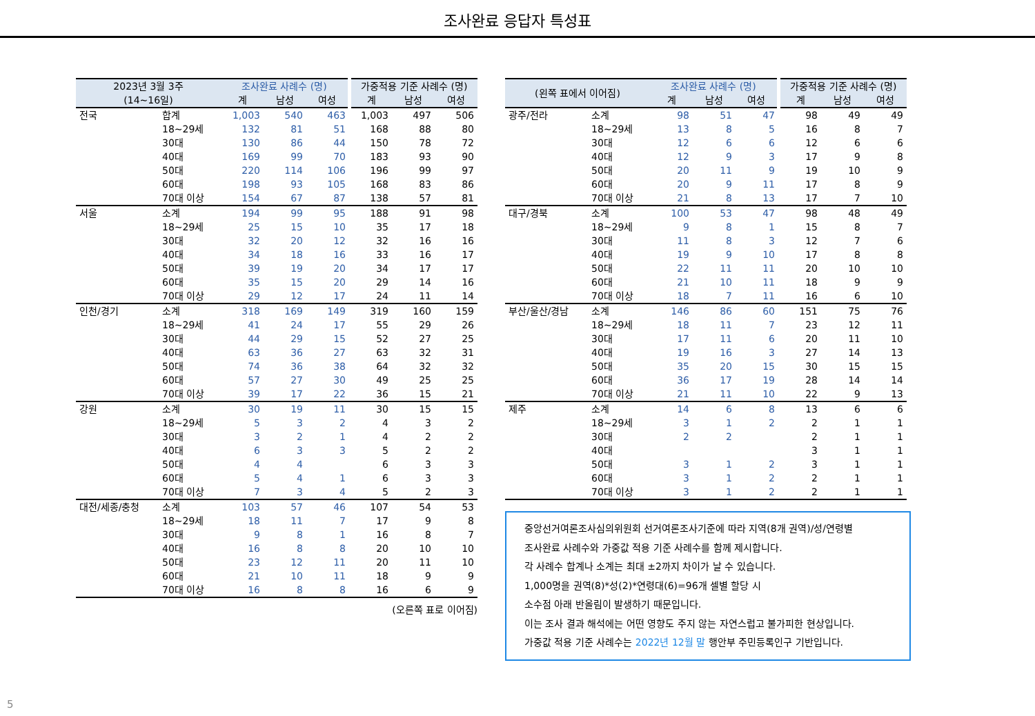조사완료 응답자 특성표
| 2023년 3월 3주 (14~16일) | | 조사완료 사례수 (명) | | | 가중적용 기준 사례수 (명) | | |
| --- | --- | --- | --- | --- | --- | --- | --- |
| | | 계 | 남성 | 여성 | 계 | 남성 | 여성 |
| 전국 | 합계 | 1,003 | 540 | 463 | 1,003 | 497 | 506 |
| | 18~29세 | 132 | 81 | 51 | 168 | 88 | 80 |
| | 30대 | 130 | 86 | 44 | 150 | 78 | 72 |
| | 40대 | 169 | 99 | 70 | 183 | 93 | 90 |
| | 50대 | 220 | 114 | 106 | 196 | 99 | 97 |
| | 60대 | 198 | 93 | 105 | 168 | 83 | 86 |
| | 70대 이상 | 154 | 67 | 87 | 138 | 57 | 81 |
| 서울 | 소계 | 194 | 99 | 95 | 188 | 91 | 98 |
| | 18~29세 | 25 | 15 | 10 | 35 | 17 | 18 |
| | 30대 | 32 | 20 | 12 | 32 | 16 | 16 |
| | 40대 | 34 | 18 | 16 | 33 | 16 | 17 |
| | 50대 | 39 | 19 | 20 | 34 | 17 | 17 |
| | 60대 | 35 | 15 | 20 | 29 | 14 | 16 |
| | 70대 이상 | 29 | 12 | 17 | 24 | 11 | 14 |
| 인천/경기 | 소계 | 318 | 169 | 149 | 319 | 160 | 159 |
| | 18~29세 | 41 | 24 | 17 | 55 | 29 | 26 |
| | 30대 | 44 | 29 | 15 | 52 | 27 | 25 |
| | 40대 | 63 | 36 | 27 | 63 | 32 | 31 |
| | 50대 | 74 | 36 | 38 | 64 | 32 | 32 |
| | 60대 | 57 | 27 | 30 | 49 | 25 | 25 |
| | 70대 이상 | 39 | 17 | 22 | 36 | 15 | 21 |
| 강원 | 소계 | 30 | 19 | 11 | 30 | 15 | 15 |
| | 18~29세 | 5 | 3 | 2 | 4 | 3 | 2 |
| | 30대 | 3 | 2 | 1 | 4 | 2 | 2 |
| | 40대 | 6 | 3 | 3 | 5 | 2 | 2 |
| | 50대 | 4 | 4 | | 6 | 3 | 3 |
| | 60대 | 5 | 4 | 1 | 6 | 3 | 3 |
| | 70대 이상 | 7 | 3 | 4 | 5 | 2 | 3 |
| 대전/세종/충청 | 소계 | 103 | 57 | 46 | 107 | 54 | 53 |
| | 18~29세 | 18 | 11 | 7 | 17 | 9 | 8 |
| | 30대 | 9 | 8 | 1 | 16 | 8 | 7 |
| | 40대 | 16 | 8 | 8 | 20 | 10 | 10 |
| | 50대 | 23 | 12 | 11 | 20 | 11 | 10 |
| | 60대 | 21 | 10 | 11 | 18 | 9 | 9 |
| | 70대 이상 | 16 | 8 | 8 | 16 | 6 | 9 |
(오른쪽 표로 이어짐)
| (왼쪽 표에서 이어짐) | | 조사완료 사례수 (명) | | | 가중적용 기준 사례수 (명) | | |
| --- | --- | --- | --- | --- | --- | --- | --- |
| | | 계 | 남성 | 여성 | 계 | 남성 | 여성 |
| 광주/전라 | 소계 | 98 | 51 | 47 | 98 | 49 | 49 |
| | 18~29세 | 13 | 8 | 5 | 16 | 8 | 7 |
| | 30대 | 12 | 6 | 6 | 12 | 6 | 6 |
| | 40대 | 12 | 9 | 3 | 17 | 9 | 8 |
| | 50대 | 20 | 11 | 9 | 19 | 10 | 9 |
| | 60대 | 20 | 9 | 11 | 17 | 8 | 9 |
| | 70대 이상 | 21 | 8 | 13 | 17 | 7 | 10 |
| 대구/경북 | 소계 | 100 | 53 | 47 | 98 | 48 | 49 |
| | 18~29세 | 9 | 8 | 1 | 15 | 8 | 7 |
| | 30대 | 11 | 8 | 3 | 12 | 7 | 6 |
| | 40대 | 19 | 9 | 10 | 17 | 8 | 8 |
| | 50대 | 22 | 11 | 11 | 20 | 10 | 10 |
| | 60대 | 21 | 10 | 11 | 18 | 9 | 9 |
| | 70대 이상 | 18 | 7 | 11 | 16 | 6 | 10 |
| 부산/울산/경남 | 소계 | 146 | 86 | 60 | 151 | 75 | 76 |
| | 18~29세 | 18 | 11 | 7 | 23 | 12 | 11 |
| | 30대 | 17 | 11 | 6 | 20 | 11 | 10 |
| | 40대 | 19 | 16 | 3 | 27 | 14 | 13 |
| | 50대 | 35 | 20 | 15 | 30 | 15 | 15 |
| | 60대 | 36 | 17 | 19 | 28 | 14 | 14 |
| | 70대 이상 | 21 | 11 | 10 | 22 | 9 | 13 |
| 제주 | 소계 | 14 | 6 | 8 | 13 | 6 | 6 |
| | 18~29세 | 3 | 1 | 2 | 2 | 1 | 1 |
| | 30대 | 2 | 2 | | 2 | 1 | 1 |
| | 40대 | | | | 3 | 1 | 1 |
| | 50대 | 3 | 1 | 2 | 3 | 1 | 1 |
| | 60대 | 3 | 1 | 2 | 2 | 1 | 1 |
| | 70대 이상 | 3 | 1 | 2 | 2 | 1 | 1 |
중앙선거여론조사심의위원회 선거여론조사기준에 따라 지역(8개 권역)/성/연령별
조사완료 사례수와 가중값 적용 기준 사례수를 함께 제시합니다.
각 사례수 합계나 소계는 최대 ±2까지 차이가 날 수 있습니다.
1,000명을 권역(8)*성(2)*연령대(6)=96개 셀별 할당 시
소수점 아래 반올림이 발생하기 때문입니다.
이는 조사 결과 해석에는 어떤 영향도 주지 않는 자연스럽고 불가피한 현상입니다.
가중값 적용 기준 사례수는 2022년 12월 말 행안부 주민등록인구 기반입니다.
5